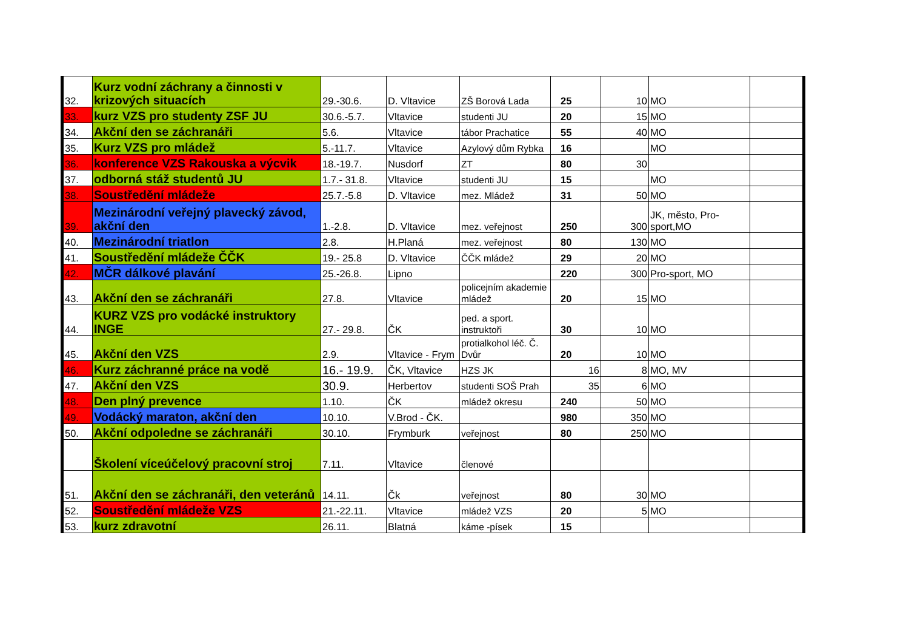| 32. | Kurz vodní záchrany a činnosti v krizových situacích | 29.-30.6. | D. Vltavice | ZŠ Borová Lada | 25 | 10 | MO | |
| 33. | kurz VZS pro studenty ZSF JU | 30.6.-5.7. | Vltavice | studenti JU | 20 | 15 | MO | |
| 34. | Akční den se záchranáři | 5.6. | Vltavice | tábor Prachatice | 55 | 40 | MO | |
| 35. | Kurz VZS pro mládež | 5.-11.7. | Vltavice | Azylový dům Rybka | 16 | | MO | |
| 36. | konference VZS Rakouska a výcvik | 18.-19.7. | Nusdorf | ZT | 80 | 30 | | |
| 37. | odborná stáž studentů JU | 1.7.- 31.8. | Vltavice | studenti JU | 15 | | MO | |
| 38. | Soustředění mládeže | 25.7.-5.8 | D. Vltavice | mez. Mládež | 31 | 50 | MO | |
| 39. | Mezinárodní veřejný plavecký závod, akční den | 1.-2.8. | D. Vltavice | mez. veřejnost | 250 | 300 | JK, město, Pro-sport,MO | |
| 40. | Mezinárodní triatlon | 2.8. | H.Planá | mez. veřejnost | 80 | 130 | MO | |
| 41. | Soustředění mládeže ČČK | 19.- 25.8 | D. Vltavice | ČČK mládež | 29 | 20 | MO | |
| 42. | MČR dálkové plavání | 25.-26.8. | Lipno | | 220 | 300 | Pro-sport, MO | |
| 43. | Akční den se záchranáři | 27.8. | Vltavice | policejním akademie mládež | 20 | 15 | MO | |
| 44. | KURZ VZS pro vodácké instruktory INGE | 27.- 29.8. | ČK | ped. a sport. instruktoři | 30 | 10 | MO | |
| 45. | Akční den VZS | 2.9. | Vltavice - Frym | protialkohol léč. Č. Dvůr | 20 | 10 | MO | |
| 46. | Kurz záchranné práce na vodě | 16.- 19.9. | ČK, Vltavice | HZS JK | 16 | 8 | MO, MV | |
| 47. | Akční den VZS | 30.9. | Herbertov | studenti SOŠ Prah | 35 | 6 | MO | |
| 48. | Den plný prevence | 1.10. | ČK | mládež okresu | 240 | 50 | MO | |
| 49. | Vodácký maraton, akční den | 10.10. | V.Brod - ČK. | | 980 | 350 | MO | |
| 50. | Akční odpoledne se záchranáři | 30.10. | Frymburk | veřejnost | 80 | 250 | MO | |
| | Školení víceúčelový pracovní stroj | 7.11. | Vltavice | členové | | | | |
| 51. | Akční den se záchranáři, den veteránů | 14.11. | Čk | veřejnost | 80 | 30 | MO | |
| 52. | Soustředění mládeže VZS | 21.-22.11. | Vltavice | mládež VZS | 20 | 5 | MO | |
| 53. | kurz zdravotní | 26.11. | Blatná | káme -písek | 15 | | | |